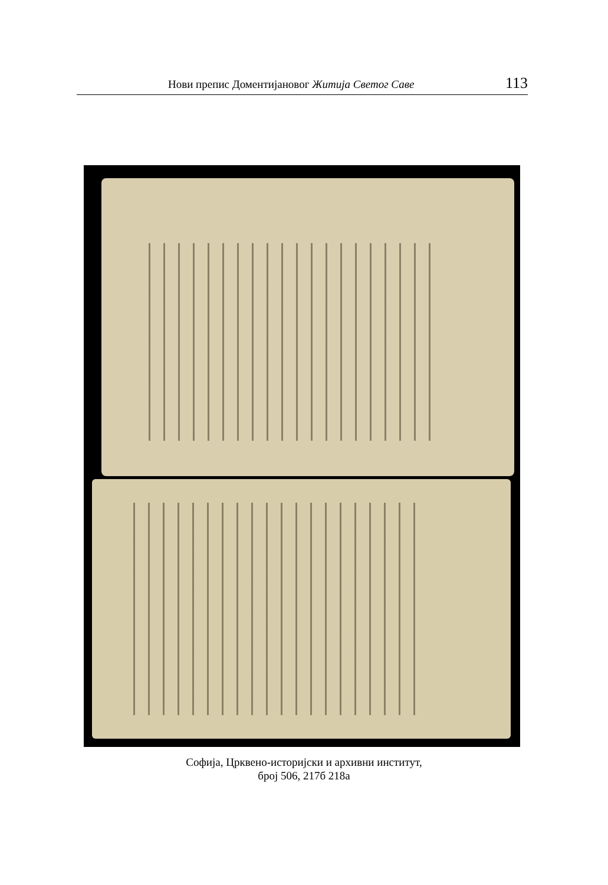Нови препис Доментијановог Житија Светог Саве 113
Софија, Црквено-историјски и архивни институт,
број 506, 217б 218а